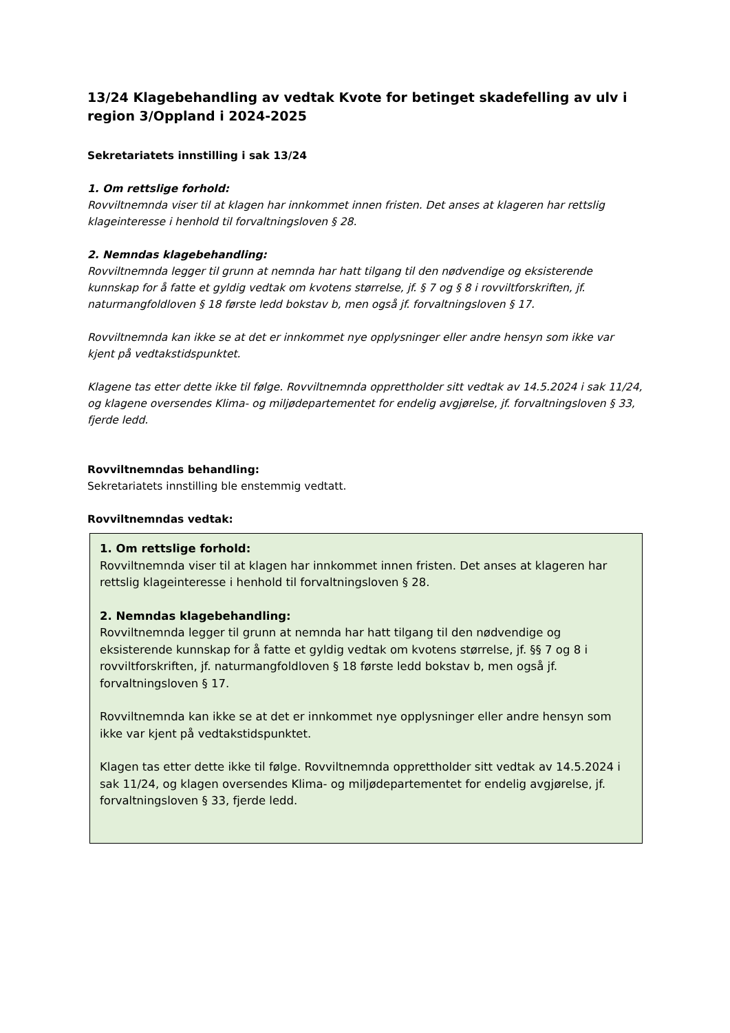13/24 Klagebehandling av vedtak Kvote for betinget skadefelling av ulv i region 3/Oppland i 2024-2025
Sekretariatets innstilling i sak 13/24
1. Om rettslige forhold:
Rovviltnemnda viser til at klagen har innkommet innen fristen. Det anses at klageren har rettslig klageinteresse i henhold til forvaltningsloven § 28.
2. Nemndas klagebehandling:
Rovviltnemnda legger til grunn at nemnda har hatt tilgang til den nødvendige og eksisterende kunnskap for å fatte et gyldig vedtak om kvotens størrelse, jf. § 7 og § 8 i rovviltforskriften, jf. naturmangfoldloven § 18 første ledd bokstav b, men også jf. forvaltningsloven § 17.
Rovviltnemnda kan ikke se at det er innkommet nye opplysninger eller andre hensyn som ikke var kjent på vedtakstidspunktet.
Klagene tas etter dette ikke til følge. Rovviltnemnda opprettholder sitt vedtak av 14.5.2024 i sak 11/24, og klagene oversendes Klima- og miljødepartementet for endelig avgjørelse, jf. forvaltningsloven § 33, fjerde ledd.
Rovviltnemndas behandling:
Sekretariatets innstilling ble enstemmig vedtatt.
Rovviltnemndas vedtak:
1. Om rettslige forhold:
Rovviltnemnda viser til at klagen har innkommet innen fristen. Det anses at klageren har rettslig klageinteresse i henhold til forvaltningsloven § 28.
2. Nemndas klagebehandling:
Rovviltnemnda legger til grunn at nemnda har hatt tilgang til den nødvendige og eksisterende kunnskap for å fatte et gyldig vedtak om kvotens størrelse, jf. §§ 7 og 8 i rovviltforskriften, jf. naturmangfoldloven § 18 første ledd bokstav b, men også jf. forvaltningsloven § 17.
Rovviltnemnda kan ikke se at det er innkommet nye opplysninger eller andre hensyn som ikke var kjent på vedtakstidspunktet.
Klagen tas etter dette ikke til følge. Rovviltnemnda opprettholder sitt vedtak av 14.5.2024 i sak 11/24, og klagen oversendes Klima- og miljødepartementet for endelig avgjørelse, jf. forvaltningsloven § 33, fjerde ledd.